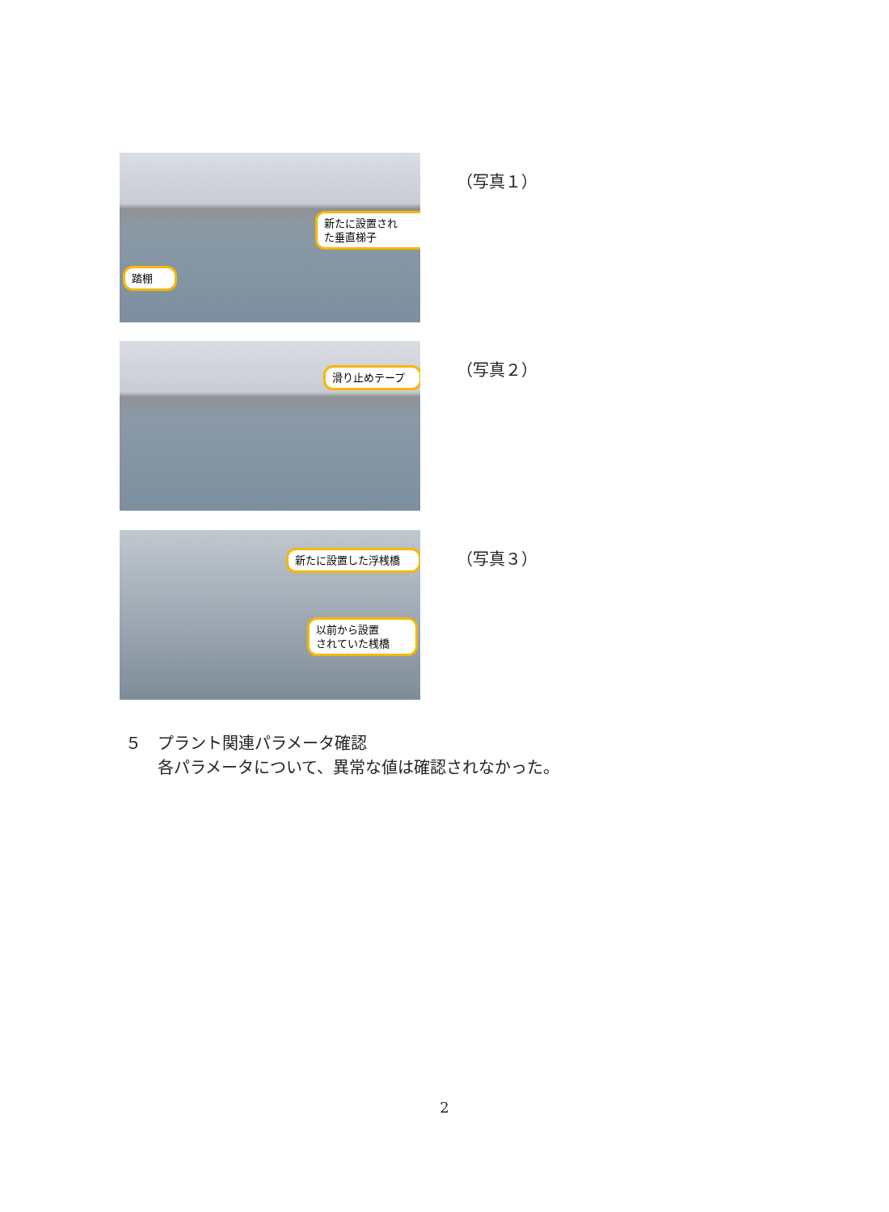新たに設置され
た垂直梯子
踏棚
（写真１）
滑り止めテープ
（写真２）
新たに設置した浮桟橋
以前から設置
されていた桟橋
（写真３）
５　プラント関連パラメータ確認
　　各パラメータについて、異常な値は確認されなかった。
2